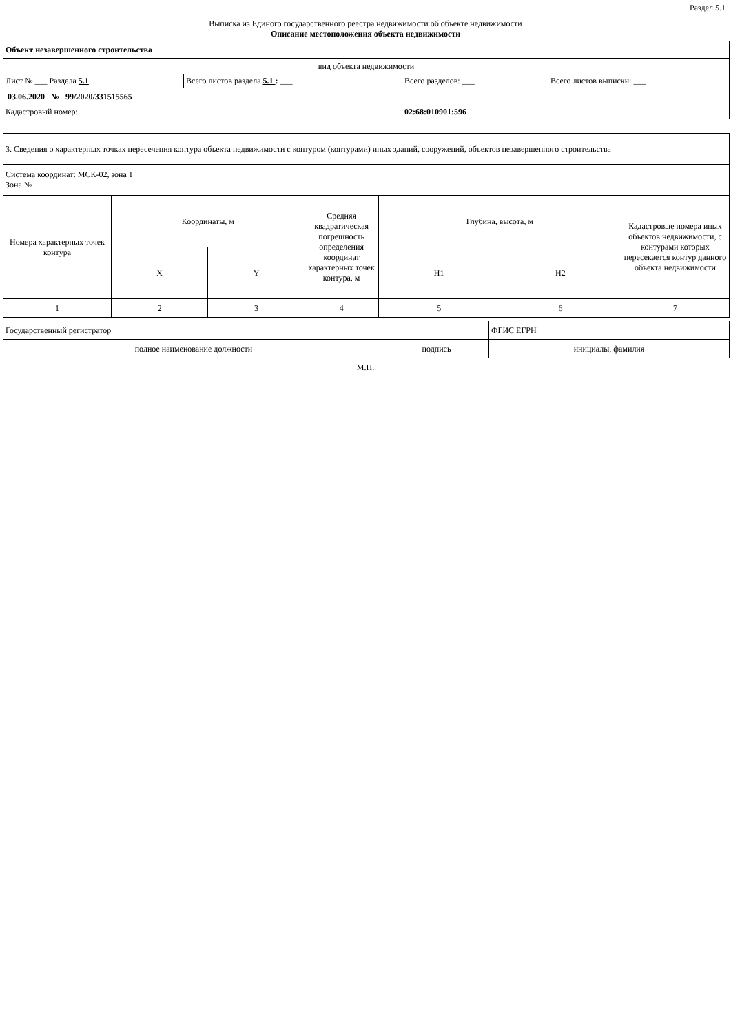Раздел 5.1
Выписка из Единого государственного реестра недвижимости об объекте недвижимости
Описание местоположения объекта недвижимости
| Объект незавершенного строительства | | | |
| вид объекта недвижимости | | | |
| Лист № ___ Раздела 5.1 | Всего листов раздела 5.1 : ___ | Всего разделов: ___ | Всего листов выписки: ___ |
| 03.06.2020 № 99/2020/331515565 | | | |
| Кадастровый номер: | | 02:68:010901:596 | |
| 3. Сведения о характерных точках пересечения контура объекта недвижимости с контуром (контурами) иных зданий, сооружений, объектов незавершенного строительства | | | | | | |
| Система координат: МСК-02, зона 1 Зона № | | | | | | |
| Номера характерных точек контура | Координаты, м | | Средняя квадратическая погрешность определения координат характерных точек контура, м | Глубина, высота, м | | Кадастровые номера иных объектов недвижимости, с контурами которых пересекается контур данного объекта недвижимости |
| | X | Y | | H1 | H2 | |
| 1 | 2 | 3 | 4 | 5 | 6 | 7 |
| Государственный регистратор | | ФГИС ЕГРН |
| полное наименование должности | подпись | инициалы, фамилия |
М.П.